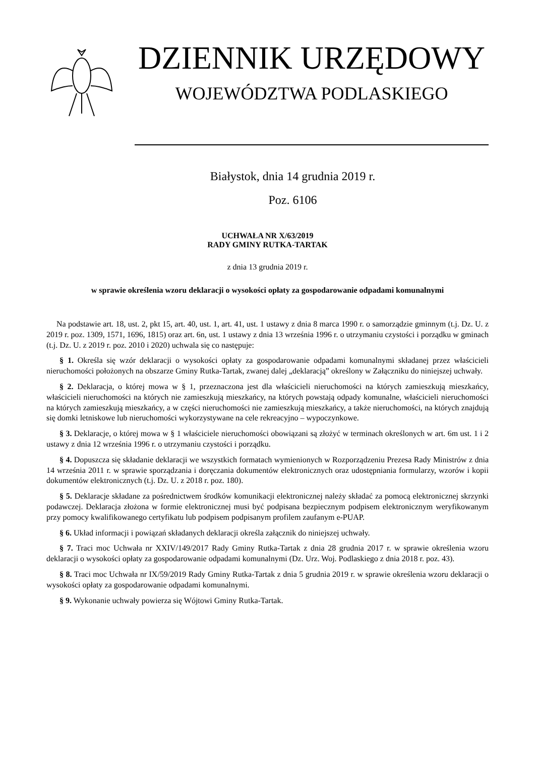DZIENNIK URZĘDOWY
WOJEWÓDZTWA PODLASKIEGO
Białystok, dnia 14 grudnia 2019 r.
Poz. 6106
UCHWAŁA NR X/63/2019
RADY GMINY RUTKA-TARTAK
z dnia 13 grudnia 2019 r.
w sprawie określenia wzoru deklaracji o wysokości opłaty za gospodarowanie odpadami komunalnymi
Na podstawie art. 18, ust. 2, pkt 15, art. 40, ust. 1, art. 41, ust. 1 ustawy z dnia 8 marca 1990 r. o samorządzie gminnym (t.j. Dz. U. z 2019 r. poz. 1309, 1571, 1696, 1815) oraz art. 6n, ust. 1 ustawy z dnia 13 września 1996 r. o utrzymaniu czystości i porządku w gminach (t.j. Dz. U. z 2019 r. poz. 2010 i 2020) uchwala się co następuje:
§ 1. Określa się wzór deklaracji o wysokości opłaty za gospodarowanie odpadami komunalnymi składanej przez właścicieli nieruchomości położonych na obszarze Gminy Rutka-Tartak, zwanej dalej „deklaracją” określony w Załączniku do niniejszej uchwały.
§ 2. Deklaracja, o której mowa w § 1, przeznaczona jest dla właścicieli nieruchomości na których zamieszkują mieszkańcy, właścicieli nieruchomości na których nie zamieszkują mieszkańcy, na których powstają odpady komunalne, właścicieli nieruchomości na których zamieszkują mieszkańcy, a w części nieruchomości nie zamieszkują mieszkańcy, a także nieruchomości, na których znajdują się domki letniskowe lub nieruchomości wykorzystywane na cele rekreacyjno – wypoczynkowe.
§ 3. Deklaracje, o której mowa w § 1 właściciele nieruchomości obowiązani są złożyć w terminach określonych w art. 6m ust. 1 i 2 ustawy z dnia 12 września 1996 r. o utrzymaniu czystości i porządku.
§ 4. Dopuszcza się składanie deklaracji we wszystkich formatach wymienionych w Rozporządzeniu Prezesa Rady Ministrów z dnia 14 września 2011 r. w sprawie sporządzania i doręczania dokumentów elektronicznych oraz udostępniania formularzy, wzorów i kopii dokumentów elektronicznych (t.j. Dz. U. z 2018 r. poz. 180).
§ 5. Deklaracje składane za pośrednictwem środków komunikacji elektronicznej należy składać za pomocą elektronicznej skrzynki podawczej. Deklaracja złożona w formie elektronicznej musi być podpisana bezpiecznym podpisem elektronicznym weryfikowanym przy pomocy kwalifikowanego certyfikatu lub podpisem podpisanym profilem zaufanym e-PUAP.
§ 6. Układ informacji i powiązań składanych deklaracji określa załącznik do niniejszej uchwały.
§ 7. Traci moc Uchwała nr XXIV/149/2017 Rady Gminy Rutka-Tartak z dnia 28 grudnia 2017 r. w sprawie określenia wzoru deklaracji o wysokości opłaty za gospodarowanie odpadami komunalnymi (Dz. Urz. Woj. Podlaskiego z dnia 2018 r. poz. 43).
§ 8. Traci moc Uchwała nr IX/59/2019 Rady Gminy Rutka-Tartak z dnia 5 grudnia 2019 r. w sprawie określenia wzoru deklaracji o wysokości opłaty za gospodarowanie odpadami komunalnymi.
§ 9. Wykonanie uchwały powierza się Wójtowi Gminy Rutka-Tartak.